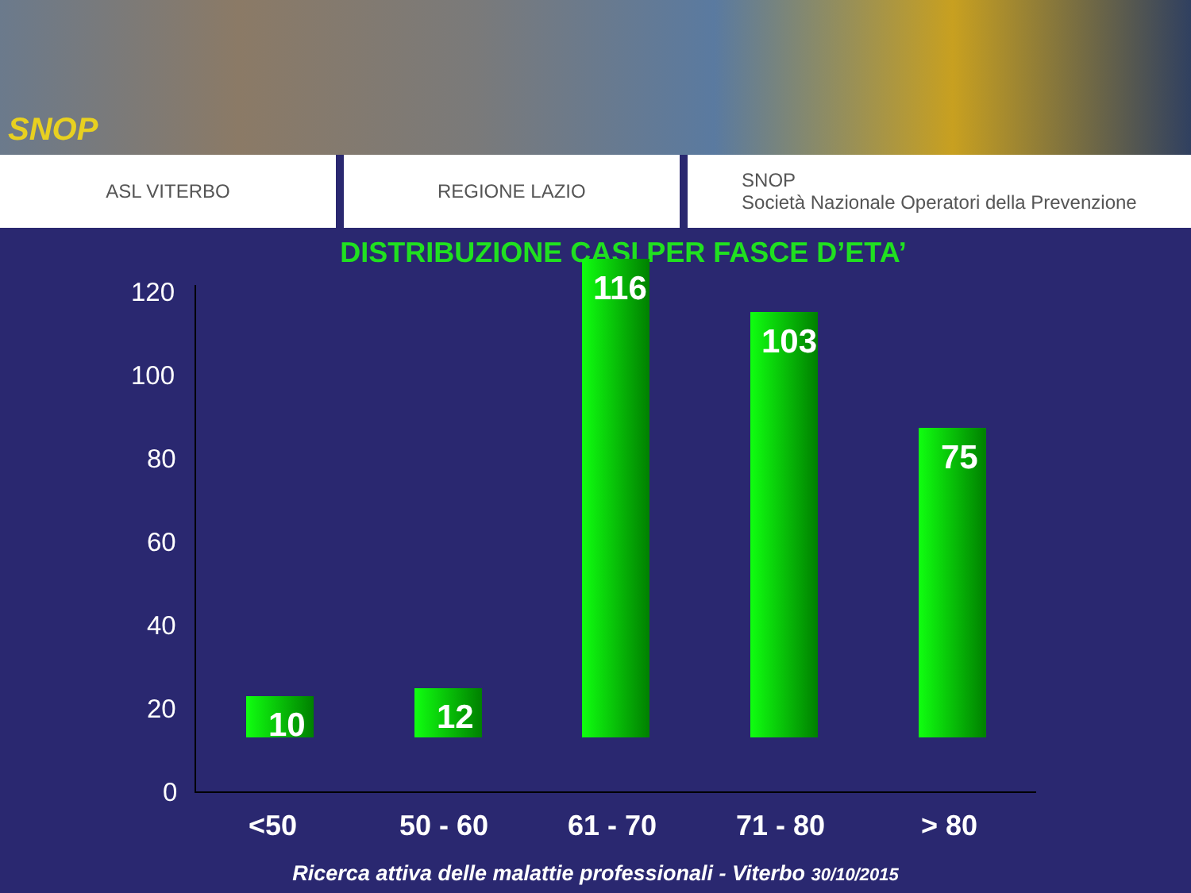SNOP
ASL VITERBO REGIONE LAZIO SNOP
Società Nazionale Operatori della Prevenzione
DISTRIBUZIONE CASI PER FASCE D’ETA’
120
100
80
60
40
20
0
10 12
116
103
75
<50 50 - 60 61 - 70 71 - 80 > 80
Ricerca attiva delle malattie professionali - Viterbo 30/10/2015